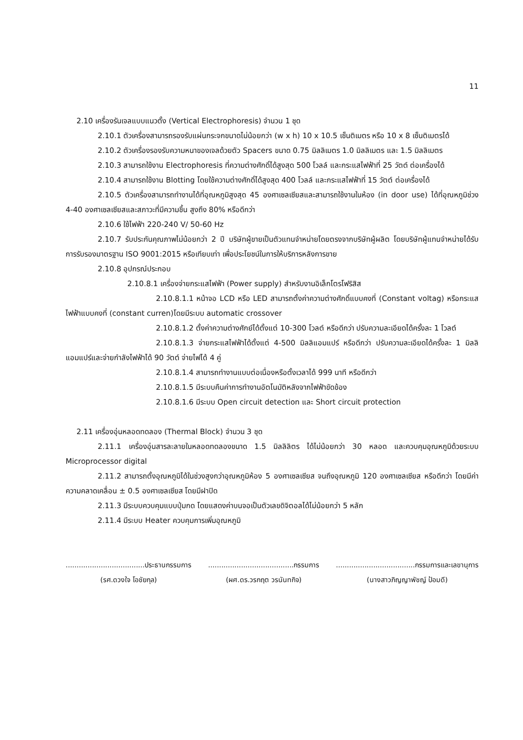11
2.10 เครื่องรันเจลแบบแนวตั้ง (Vertical Electrophoresis) จำนวน 1 ชุด
2.10.1 ตัวเครื่องสามารถรองรับแผ่นกระจกขนาดไม่น้อยกว่า (w x h) 10 x 10.5 เซ็นติเมตร หรือ 10 x 8 เซ็นติเมตรได้
2.10.2 ตัวเครื่องรองรับความหนาของเจลด้วยตัว Spacers ขนาด 0.75 มิลลิเมตร 1.0 มิลลิเมตร และ 1.5 มิลลิเมตร
2.10.3 สามารถใช้งาน Electrophoresis ที่ความต่างศักดิ์ได้สูงสุด 500 โวลล์ และกระแสไฟฟ้าที่ 25 วัตต์ ต่อเครื่องได้
2.10.4 สามารถใช้งาน Blotting โดยใช้ความต่างศักดิ์ได้สูงสุด 400 โวลล์ และกระแสไฟฟ้าที่ 15 วัตต์ ต่อเครื่องได้
2.10.5 ตัวเครื่องสามารถทำงานได้ที่อุณหภูมิสูงสุด 45 องศาเซลเซียสและสามารถใช้งานในห้อง (in door use) ได้ที่อุณหภูมิช่วง 4-40 องศาเซลเซียสและสภาวะที่มีความชื้น สูงถึง 80% หรือดีกว่า
2.10.6 ใช้ไฟฟ้า 220-240 V/ 50-60 Hz
2.10.7 รับประกันคุณภาพไม่น้อยกว่า 2 ปี บริษัทผู้ขายเป็นตัวแทนจำหน่ายโดยตรงจากบริษัทผู้ผลิต โดยบริษัทผู้แทนจำหน่ายได้รับการรับรองมาตรฐาน ISO 9001:2015 หรือเทียบเท่า เพื่อประโยชน์ในการให้บริการหลังการขาย
2.10.8 อุปกรณ์ประกอบ
2.10.8.1 เครื่องจ่ายกระแสไฟฟ้า (Power supply) สำหรับงานอิเล็กโตรโฟริสิส
2.10.8.1.1 หน้าจอ LCD หรือ LED สามารถตั้งค่าความต่างศักดิ์แบบคงที่ (Constant voltag) หรือกระแสไฟฟ้าแบบคงที่ (constant curren)โดยมีระบบ automatic crossover
2.10.8.1.2 ตั้งค่าความต่างศักย์ได้ตั้งแต่ 10-300 โวลต์ หรือดีกว่า ปรับความละเอียดได้ครั้งละ 1 โวลต์
2.10.8.1.3 จ่ายกระแสไฟฟ้าได้ตั้งแต่ 4-500 มิลลิแอมแปร์ หรือดีกว่า ปรับความละเอียดได้ครั้งละ 1 มิลลิแอมแปร์และจ่ายกำลังไฟฟ้าได้ 90 วัตต์ จ่ายไฟได้ 4 คู่
2.10.8.1.4 สามารถทำงานแบบต่อเนื่องหรือตั้งเวลาได้ 999 นาที หรือดีกว่า
2.10.8.1.5 มีระบบคืนค่าการทำงานอัตโนมัติหลังจากไฟฟ้าขัดข้อง
2.10.8.1.6 มีระบบ Open circuit detection และ Short circuit protection
2.11 เครื่องอุ่นหลอดทดลอง (Thermal Block) จำนวน 3 ชุด
2.11.1 เครื่องอุ่นสารละลายในหลอดทดลองขนาด 1.5 มิลลิลิตร ได้ไม่น้อยกว่า 30 หลอด และควบคุมอุณหภูมิด้วยระบบ Microprocessor digital
2.11.2 สามารถตั้งอุณหภูมิได้ในช่วงสูงกว่าอุณหภูมิห้อง 5 องศาเซลเซียส จนถึงอุณหภูมิ 120 องศาเซลเซียส หรือดีกว่า โดยมีค่าความคลาดเคลื่อน ± 0.5 องศาเซลเซียส โดยมีฝาปิด
2.11.3 มีระบบควบคุมแบบปุ่มกด โดยแสดงค่าบนจอเป็นตัวเลขดิจิตอลได้ไม่น้อยกว่า 5 หลัก
2.11.4 มีระบบ Heater ควบคุมการเพิ่มอุณหภูมิ
....................................ประธานกรรมการ
(รศ.ดวงใจ โอชัยกุล)
.......................................กรรมการ
(ผศ.ดร.วรกฤต วรนันทกิจ)
....................................กรรมการและเลขานุการ
(นางสาวภิญญาพัชญ์ ป้อมดี)